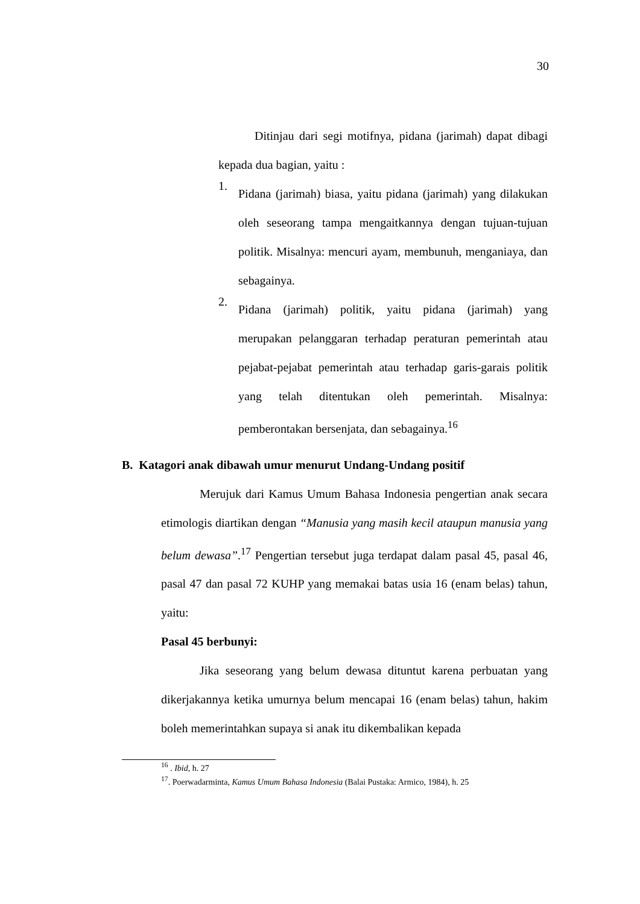30
Ditinjau dari segi motifnya, pidana (jarimah) dapat dibagi kepada dua bagian, yaitu :
1.
Pidana (jarimah) biasa, yaitu pidana (jarimah) yang dilakukan oleh seseorang tampa mengaitkannya dengan tujuan-tujuan politik. Misalnya: mencuri ayam, membunuh, menganiaya, dan sebagainya.
2.
Pidana (jarimah) politik, yaitu pidana (jarimah) yang merupakan pelanggaran terhadap peraturan pemerintah atau pejabat-pejabat pemerintah atau terhadap garis-garais politik yang telah ditentukan oleh pemerintah. Misalnya: pemberontakan bersenjata, dan sebagainya.<sup>16</sup>
B. Katagori anak dibawah umur menurut Undang-Undang positif
Merujuk dari Kamus Umum Bahasa Indonesia pengertian anak secara etimologis diartikan dengan “Manusia yang masih kecil ataupun manusia yang belum dewasa”.<sup>17</sup> Pengertian tersebut juga terdapat dalam pasal 45, pasal 46, pasal 47 dan pasal 72 KUHP yang memakai batas usia 16 (enam belas) tahun, yaitu:
Pasal 45 berbunyi:
Jika seseorang yang belum dewasa dituntut karena perbuatan yang dikerjakannya ketika umurnya belum mencapai 16 (enam belas) tahun, hakim boleh memerintahkan supaya si anak itu dikembalikan kepada
<sup>16</sup> . Ibid, h. 27
<sup>17</sup>. Poerwadarminta, Kamus Umum Bahasa Indonesia (Balai Pustaka: Armico, 1984), h. 25